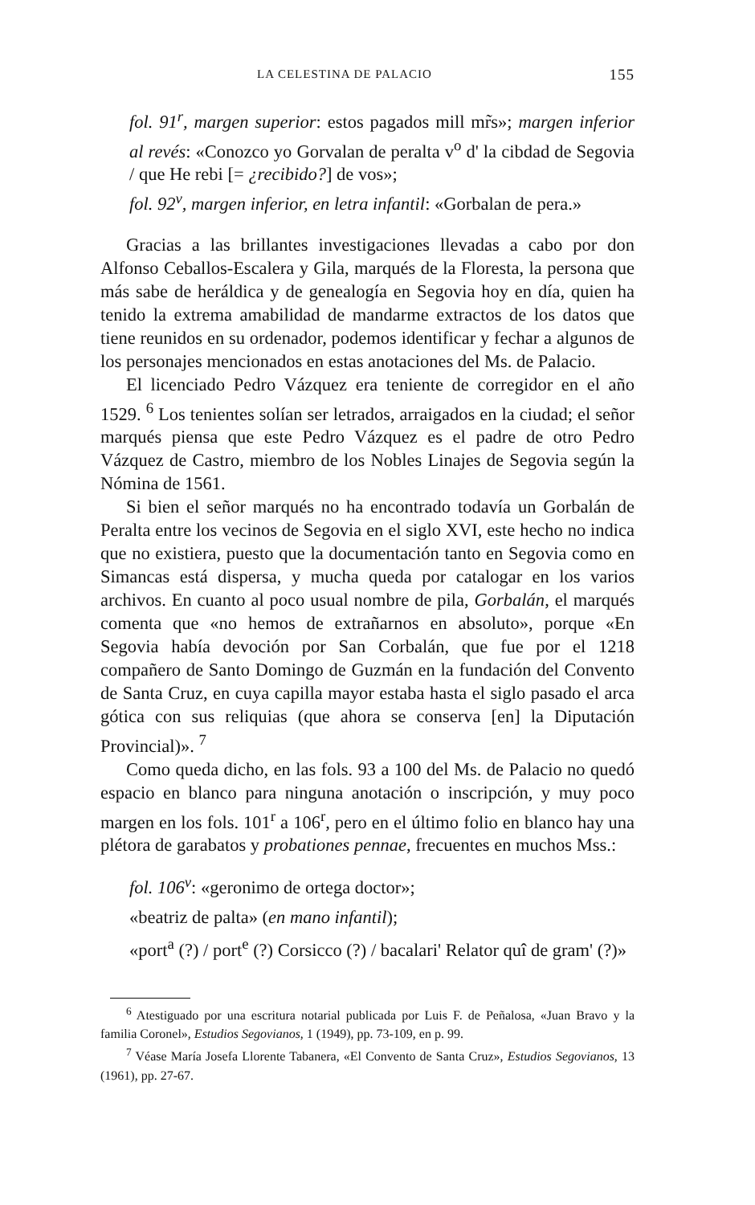LA CELESTINA DE PALACIO 155
fol. 91<sup>r</sup>, margen superior: estos pagados mill mr̃s»; margen inferior al revés: «Conozco yo Gorvalan de peralta v<sup>o</sup> d' la cibdad de Segovia / que He rebi [= ¿recibido?] de vos»;
fol. 92<sup>v</sup>, margen inferior, en letra infantil: «Gorbalan de pera.»
Gracias a las brillantes investigaciones llevadas a cabo por don Alfonso Ceballos-Escalera y Gila, marqués de la Floresta, la persona que más sabe de heráldica y de genealogía en Segovia hoy en día, quien ha tenido la extrema amabilidad de mandarme extractos de los datos que tiene reunidos en su ordenador, podemos identificar y fechar a algunos de los personajes mencionados en estas anotaciones del Ms. de Palacio.
El licenciado Pedro Vázquez era teniente de corregidor en el año 1529. <sup>6</sup> Los tenientes solían ser letrados, arraigados en la ciudad; el señor marqués piensa que este Pedro Vázquez es el padre de otro Pedro Vázquez de Castro, miembro de los Nobles Linajes de Segovia según la Nómina de 1561.
Si bien el señor marqués no ha encontrado todavía un Gorbalán de Peralta entre los vecinos de Segovia en el siglo XVI, este hecho no indica que no existiera, puesto que la documentación tanto en Segovia como en Simancas está dispersa, y mucha queda por catalogar en los varios archivos. En cuanto al poco usual nombre de pila, Gorbalán, el marqués comenta que «no hemos de extrañarnos en absoluto», porque «En Segovia había devoción por San Corbalán, que fue por el 1218 compañero de Santo Domingo de Guzmán en la fundación del Convento de Santa Cruz, en cuya capilla mayor estaba hasta el siglo pasado el arca gótica con sus reliquias (que ahora se conserva [en] la Diputación Provincial)». <sup>7</sup>
Como queda dicho, en las fols. 93 a 100 del Ms. de Palacio no quedó espacio en blanco para ninguna anotación o inscripción, y muy poco margen en los fols. 101<sup>r</sup> a 106<sup>r</sup>, pero en el último folio en blanco hay una plétora de garabatos y probationes pennae, frecuentes en muchos Mss.:
fol. 106<sup>v</sup>: «geronimo de ortega doctor»;
«beatriz de palta» (en mano infantil);
«port<sup>a</sup> (?) / port<sup>e</sup> (?) Corsicco (?) / bacalari' Relator quî de gram' (?)»
<sup>6</sup> Atestiguado por una escritura notarial publicada por Luis F. de Peñalosa, «Juan Bravo y la familia Coronel», Estudios Segovianos, 1 (1949), pp. 73-109, en p. 99.
<sup>7</sup> Véase María Josefa Llorente Tabanera, «El Convento de Santa Cruz», Estudios Segovianos, 13 (1961), pp. 27-67.